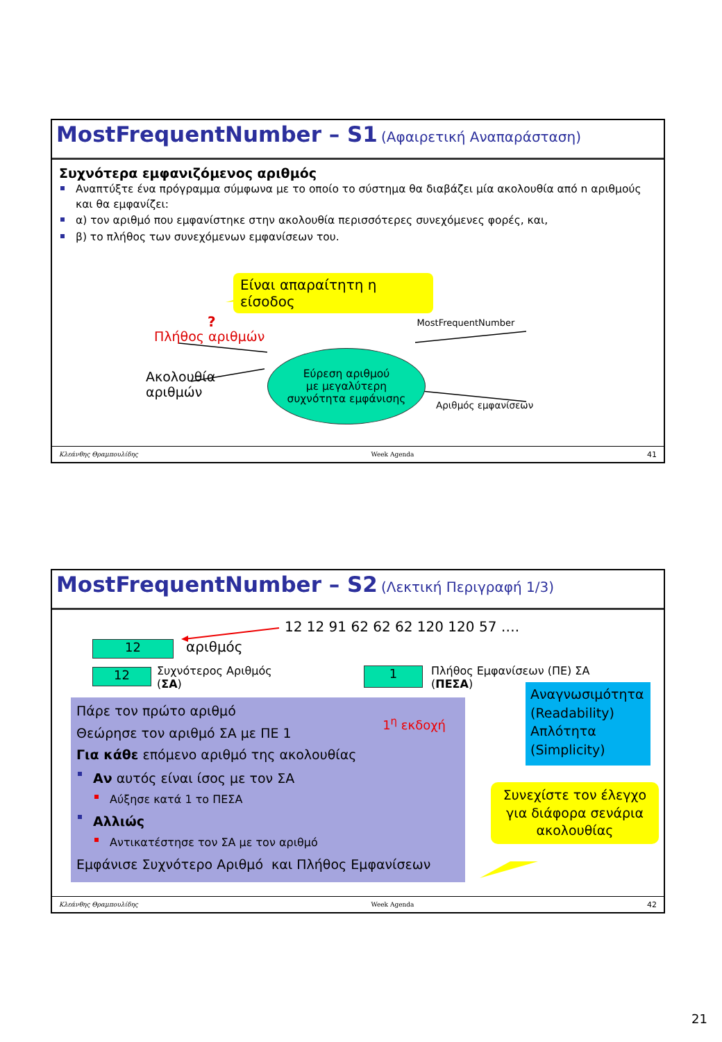MostFrequentNumber – S1 (Αφαιρετική Αναπαράσταση)
Συχνότερα εμφανιζόμενος αριθμός
Αναπτύξτε ένα πρόγραμμα σύμφωνα με το οποίο το σύστημα θα διαβάζει μία ακολουθία από n αριθμούς και θα εμφανίζει:
α) τον αριθμό που εμφανίστηκε στην ακολουθία περισσότερες συνεχόμενες φορές, και,
β) το πλήθος των συνεχόμενων εμφανίσεων του.
Είναι απαραίτητη η είσοδος
? MostFrequentNumber
Πλήθος αριθμών
Ακολουθία
αριθμών
Εύρεση αριθμού
με μεγαλύτερη
συχνότητα εμφάνισης
Αριθμός εμφανίσεων
Κλεάνθης Θραμπουλίδης Week Agenda 41
MostFrequentNumber – S2 (Λεκτική Περιγραφή 1/3)
12 12 91 62 62 62 120 120 57 ….
12
αριθμός
12
Συχνότερος Αριθμός
(ΣΑ)
1
Πλήθος Εμφανίσεων (ΠΕ) ΣΑ
(ΠΕΣΑ)
Πάρε τον πρώτο αριθμό 1<sup>η</sup> εκδοχή
Θεώρησε τον αριθμό ΣΑ με ΠΕ 1
Για κάθε επόμενο αριθμό της ακολουθίας
Αν αυτός είναι ίσος με τον ΣΑ
Αύξησε κατά 1 το ΠΕΣΑ
Αλλιώς
Αντικατέστησε τον ΣΑ με τον αριθμό
Εμφάνισε Συχνότερο Αριθμό και Πλήθος Εμφανίσεων
Αναγνωσιμότητα (Readability)
Απλότητα
(Simplicity)
Συνεχίστε τον έλεγχο για διάφορα σενάρια ακολουθίας
Κλεάνθης Θραμπουλίδης Week Agenda 42
21